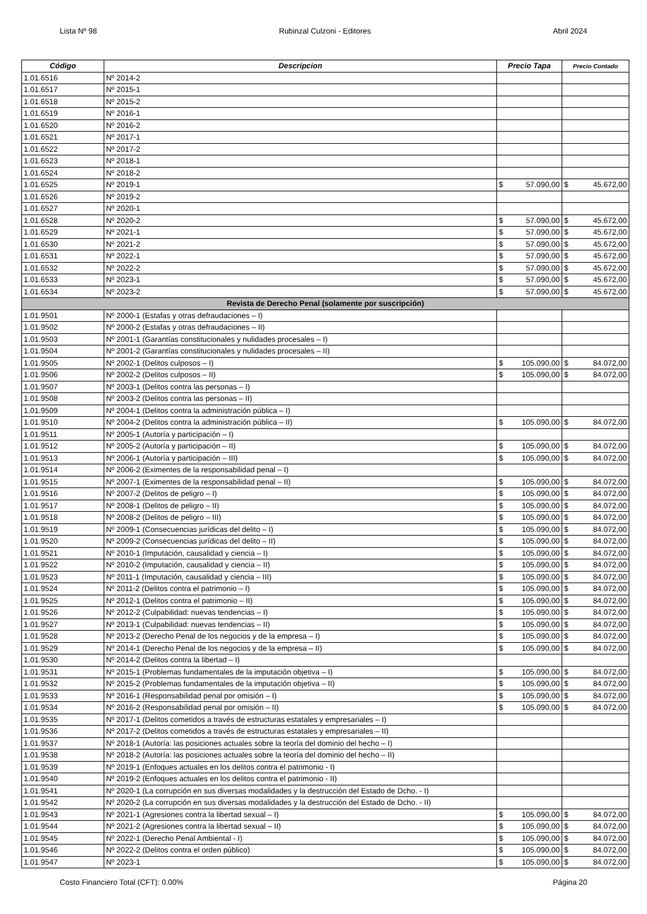Lista Nº 98 Rubinzal Culzoni - Editores Abril 2024
| Código | Descripcion | Precio Tapa | | Precio Contado | |
| --- | --- | --- | --- | --- | --- |
| 1.01.6516 | Nº 2014-2 | | | | |
| 1.01.6517 | Nº 2015-1 | | | | |
| 1.01.6518 | Nº 2015-2 | | | | |
| 1.01.6519 | Nº 2016-1 | | | | |
| 1.01.6520 | Nº 2016-2 | | | | |
| 1.01.6521 | Nº 2017-1 | | | | |
| 1.01.6522 | Nº 2017-2 | | | | |
| 1.01.6523 | Nº 2018-1 | | | | |
| 1.01.6524 | Nº 2018-2 | | | | |
| 1.01.6525 | Nº 2019-1 | $ | 57.090,00 | $ | 45.672,00 |
| 1.01.6526 | Nº 2019-2 | | | | |
| 1.01.6527 | Nº 2020-1 | | | | |
| 1.01.6528 | Nº 2020-2 | $ | 57.090,00 | $ | 45.672,00 |
| 1.01.6529 | Nº 2021-1 | $ | 57.090,00 | $ | 45.672,00 |
| 1.01.6530 | Nº 2021-2 | $ | 57.090,00 | $ | 45.672,00 |
| 1.01.6531 | Nº 2022-1 | $ | 57.090,00 | $ | 45.672,00 |
| 1.01.6532 | Nº 2022-2 | $ | 57.090,00 | $ | 45.672,00 |
| 1.01.6533 | Nº 2023-1 | $ | 57.090,00 | $ | 45.672,00 |
| 1.01.6534 | Nº 2023-2 | $ | 57.090,00 | $ | 45.672,00 |
| Revista de Derecho Penal (solamente por suscripción) | | | | | |
| 1.01.9501 | Nº 2000-1 (Estafas y otras defraudaciones – I) | | | | |
| 1.01.9502 | Nº 2000-2 (Estafas y otras defraudaciones – II) | | | | |
| 1.01.9503 | Nº 2001-1 (Garantías constitucionales y nulidades procesales – I) | | | | |
| 1.01.9504 | Nº 2001-2 (Garantías constitucionales y nulidades procesales – II) | | | | |
| 1.01.9505 | Nº 2002-1 (Delitos culposos – I) | $ | 105.090,00 | $ | 84.072,00 |
| 1.01.9506 | Nº 2002-2 (Delitos culposos – II) | $ | 105.090,00 | $ | 84.072,00 |
| 1.01.9507 | Nº 2003-1 (Delitos contra las personas – I) | | | | |
| 1.01.9508 | Nº 2003-2 (Delitos contra las personas – II) | | | | |
| 1.01.9509 | Nº 2004-1 (Delitos contra la administración pública – I) | | | | |
| 1.01.9510 | Nº 2004-2 (Delitos contra la administración pública – II) | $ | 105.090,00 | $ | 84.072,00 |
| 1.01.9511 | Nº 2005-1 (Autoría y participación – I) | | | | |
| 1.01.9512 | Nº 2005-2 (Autoría y participación – II) | $ | 105.090,00 | $ | 84.072,00 |
| 1.01.9513 | Nº 2006-1 (Autoría y participación – III) | $ | 105.090,00 | $ | 84.072,00 |
| 1.01.9514 | Nº 2006-2 (Eximentes de la responsabilidad penal – I) | | | | |
| 1.01.9515 | Nº 2007-1 (Eximentes de la responsabilidad penal – II) | $ | 105.090,00 | $ | 84.072,00 |
| 1.01.9516 | Nº 2007-2 (Delitos de peligro – I) | $ | 105.090,00 | $ | 84.072,00 |
| 1.01.9517 | Nº 2008-1 (Delitos de peligro – II) | $ | 105.090,00 | $ | 84.072,00 |
| 1.01.9518 | Nº 2008-2 (Delitos de peligro – III) | $ | 105.090,00 | $ | 84.072,00 |
| 1.01.9519 | Nº 2009-1 (Consecuencias jurídicas del delito – I) | $ | 105.090,00 | $ | 84.072,00 |
| 1.01.9520 | Nº 2009-2 (Consecuencias jurídicas del delito – II) | $ | 105.090,00 | $ | 84.072,00 |
| 1.01.9521 | Nº 2010-1 (Imputación, causalidad y ciencia – I) | $ | 105.090,00 | $ | 84.072,00 |
| 1.01.9522 | Nº 2010-2 (Imputación, causalidad y ciencia – II) | $ | 105.090,00 | $ | 84.072,00 |
| 1.01.9523 | Nº 2011-1 (Imputación, causalidad y ciencia – III) | $ | 105.090,00 | $ | 84.072,00 |
| 1.01.9524 | Nº 2011-2 (Delitos contra el patrimonio – I) | $ | 105.090,00 | $ | 84.072,00 |
| 1.01.9525 | Nº 2012-1 (Delitos contra el patrimonio – II) | $ | 105.090,00 | $ | 84.072,00 |
| 1.01.9526 | Nº 2012-2 (Culpabilidad: nuevas tendencias – I) | $ | 105.090,00 | $ | 84.072,00 |
| 1.01.9527 | Nº 2013-1 (Culpabilidad: nuevas tendencias – II) | $ | 105.090,00 | $ | 84.072,00 |
| 1.01.9528 | Nº 2013-2 (Derecho Penal de los negocios y de la empresa – I) | $ | 105.090,00 | $ | 84.072,00 |
| 1.01.9529 | Nº 2014-1 (Derecho Penal de los negocios y de la empresa – II) | $ | 105.090,00 | $ | 84.072,00 |
| 1.01.9530 | Nº 2014-2 (Delitos contra la libertad – I) | | | | |
| 1.01.9531 | Nº 2015-1 (Problemas fundamentales de la imputación objetiva – I) | $ | 105.090,00 | $ | 84.072,00 |
| 1.01.9532 | Nº 2015-2 (Problemas fundamentales de la imputación objetiva – II) | $ | 105.090,00 | $ | 84.072,00 |
| 1.01.9533 | Nº 2016-1 (Responsabilidad penal por omisión – I) | $ | 105.090,00 | $ | 84.072,00 |
| 1.01.9534 | Nº 2016-2 (Responsabilidad penal por omisión – II) | $ | 105.090,00 | $ | 84.072,00 |
| 1.01.9535 | Nº 2017-1 (Delitos cometidos a través de estructuras estatales y empresariales – I) | | | | |
| 1.01.9536 | Nº 2017-2 (Delitos cometidos a través de estructuras estatales y empresariales – II) | | | | |
| 1.01.9537 | Nº 2018-1 (Autoría: las posiciones actuales sobre la teoría del dominio del hecho – I) | | | | |
| 1.01.9538 | Nº 2018-2 (Autoría: las posiciones actuales sobre la teoría del dominio del hecho – II) | | | | |
| 1.01.9539 | Nº 2019-1 (Enfoques actuales en los delitos contra el patrimonio - I) | | | | |
| 1.01.9540 | Nº 2019-2 (Enfoques actuales en los delitos contra el patrimonio - II) | | | | |
| 1.01.9541 | Nº 2020-1 (La corrupción en sus diversas modalidades y la destrucción del Estado de Dcho. - I) | | | | |
| 1.01.9542 | Nº 2020-2 (La corrupción en sus diversas modalidades y la destrucción del Estado de Dcho. - II) | | | | |
| 1.01.9543 | Nº 2021-1 (Agresiones contra la libertad sexual – I) | $ | 105.090,00 | $ | 84.072,00 |
| 1.01.9544 | Nº 2021-2 (Agresiones contra la libertad sexual – II) | $ | 105.090,00 | $ | 84.072,00 |
| 1.01.9545 | Nº 2022-1 (Derecho Penal Ambiental - I) | $ | 105.090,00 | $ | 84.072,00 |
| 1.01.9546 | Nº 2022-2 (Delitos contra el orden público) | $ | 105.090,00 | $ | 84.072,00 |
| 1.01.9547 | Nº 2023-1 | $ | 105.090,00 | $ | 84.072,00 |
Costo Financiero Total (CFT): 0.00% Página 20